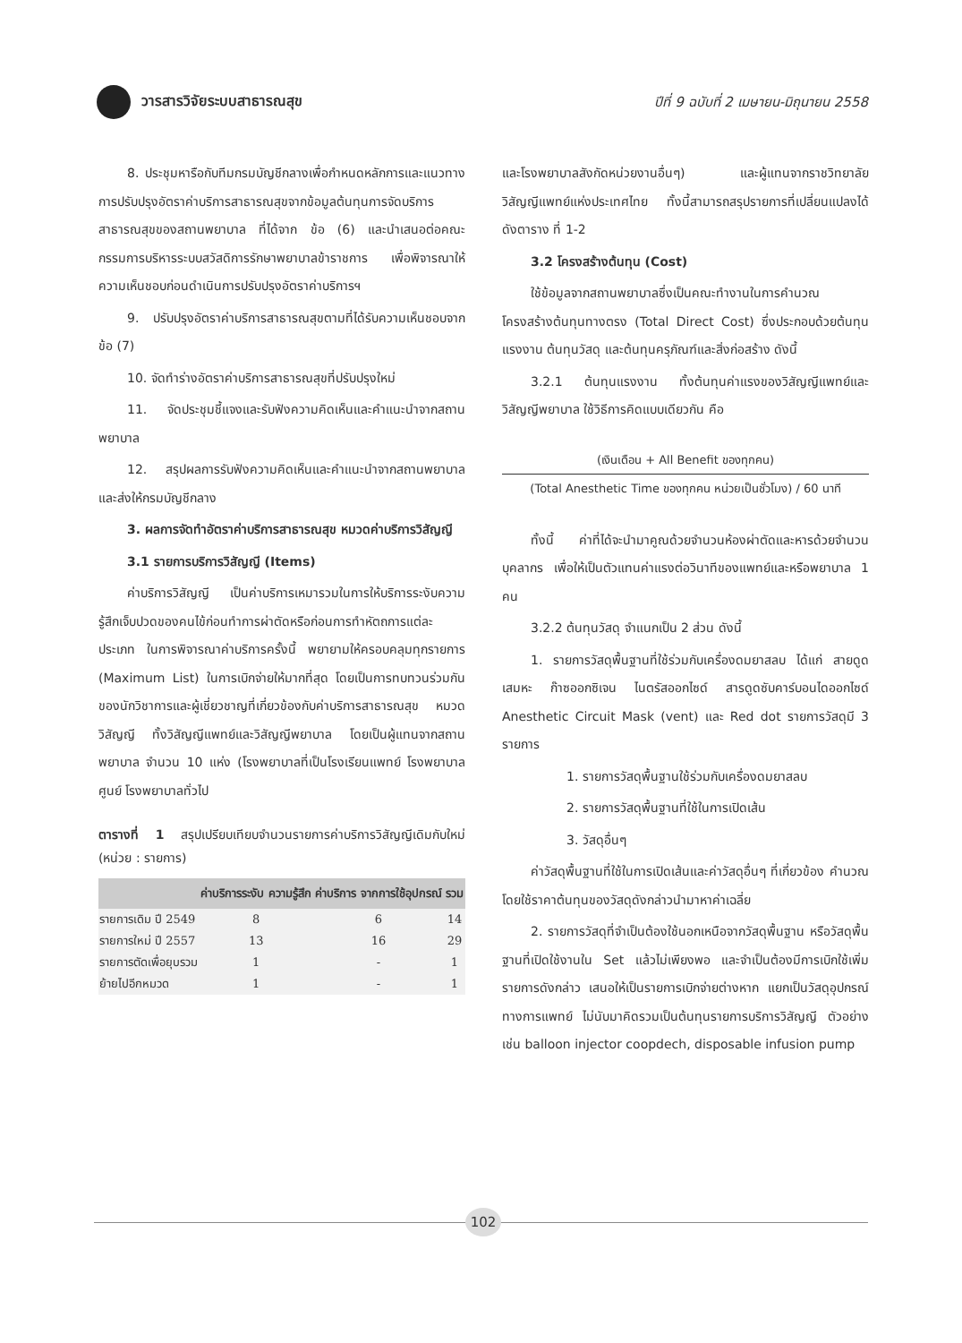วารสารวิจัยระบบสาธารณสุข
ปีที่ 9 ฉบับที่ 2 เมษายน-มิถุนายน 2558
8. ประชุมหารือกับทีมกรมบัญชีกลางเพื่อกำหนดหลักการและแนวทางการปรับปรุงอัตราค่าบริการสาธารณสุขจากข้อมูลต้นทุนการจัดบริการสาธารณสุขของสถานพยาบาล ที่ได้จาก ข้อ (6) และนำเสนอต่อคณะกรรมการบริหารระบบสวัสดิการรักษาพยาบาลข้าราชการ เพื่อพิจารณาให้ความเห็นชอบก่อนดำเนินการปรับปรุงอัตราค่าบริการฯ
9. ปรับปรุงอัตราค่าบริการสาธารณสุขตามที่ได้รับความเห็นชอบจากข้อ (7)
10. จัดทำร่างอัตราค่าบริการสาธารณสุขที่ปรับปรุงใหม่
11. จัดประชุมชี้แจงและรับฟังความคิดเห็นและคำแนะนำจากสถานพยาบาล
12. สรุปผลการรับฟังความคิดเห็นและคำแนะนำจากสถานพยาบาลและส่งให้กรมบัญชีกลาง
3. ผลการจัดทำอัตราค่าบริการสาธารณสุข หมวดค่าบริการวิสัญญี
3.1 รายการบริการวิสัญญี (Items)
ค่าบริการวิสัญญี เป็นค่าบริการเหมารวมในการให้บริการระงับความรู้สึกเจ็บปวดของคนไข้ก่อนทำการผ่าตัดหรือก่อนการทำหัตถการแต่ละประเภท ในการพิจารณาค่าบริการครั้งนี้ พยายามให้ครอบคลุมทุกรายการ (Maximum List) ในการเบิกจ่ายให้มากที่สุด โดยเป็นการทบทวนร่วมกันของนักวิชาการและผู้เชี่ยวชาญที่เกี่ยวข้องกับค่าบริการสาธารณสุข หมวดวิสัญญี ทั้งวิสัญญีแพทย์และวิสัญญีพยาบาล โดยเป็นผู้แทนจากสถานพยาบาล จำนวน 10 แห่ง (โรงพยาบาลที่เป็นโรงเรียนแพทย์ โรงพยาบาลศูนย์ โรงพยาบาลทั่วไป
ตารางที่ 1 สรุปเปรียบเทียบจำนวนรายการค่าบริการวิสัญญีเดิมกับใหม่ (หน่วย : รายการ)
| | ค่าบริการระงับ ความรู้สึก | ค่าบริการ จากการใช้อุปกรณ์ | รวม |
| --- | --- | --- | --- |
| รายการเดิม ปี 2549 | 8 | 6 | 14 |
| รายการใหม่ ปี 2557 | 13 | 16 | 29 |
| รายการตัดเพื่อยุบรวม | 1 | - | 1 |
| ย้ายไปอีกหมวด | 1 | - | 1 |
และโรงพยาบาลสังกัดหน่วยงานอื่นๆ) และผู้แทนจากราชวิทยาลัยวิสัญญีแพทย์แห่งประเทศไทย ทั้งนี้สามารถสรุปรายการที่เปลี่ยนแปลงได้ ดังตาราง ที่ 1-2
3.2 โครงสร้างต้นทุน (Cost)
ใช้ข้อมูลจากสถานพยาบาลซึ่งเป็นคณะทำงานในการคำนวณโครงสร้างต้นทุนทางตรง (Total Direct Cost) ซึ่งประกอบด้วยต้นทุนแรงงาน ต้นทุนวัสดุ และต้นทุนครุภัณฑ์และสิ่งก่อสร้าง ดังนี้
3.2.1 ต้นทุนแรงงาน ทั้งต้นทุนค่าแรงของวิสัญญีแพทย์และวิสัญญีพยาบาล ใช้วิธีการคิดแบบเดียวกัน คือ
(เงินเดือน + All Benefit ของทุกคน)
(Total Anesthetic Time ของทุกคน หน่วยเป็นชั่วโมง) / 60 นาที
ทั้งนี้ ค่าที่ได้จะนำมาคูณด้วยจำนวนห้องผ่าตัดและหารด้วยจำนวนบุคลากร เพื่อให้เป็นตัวแทนค่าแรงต่อวินาทีของแพทย์และหรือพยาบาล 1 คน
3.2.2 ต้นทุนวัสดุ จำแนกเป็น 2 ส่วน ดังนี้
1. รายการวัสดุพื้นฐานที่ใช้ร่วมกับเครื่องดมยาสลบ ได้แก่ สายดูดเสมหะ ก๊าซออกซิเจน ไนตรัสออกไซด์ สารดูดซับคาร์บอนไดออกไซด์ Anesthetic Circuit Mask (vent) และ Red dot รายการวัสดุมี 3 รายการ
1. รายการวัสดุพื้นฐานใช้ร่วมกับเครื่องดมยาสลบ
2. รายการวัสดุพื้นฐานที่ใช้ในการเปิดเส้น
3. วัสดุอื่นๆ
ค่าวัสดุพื้นฐานที่ใช้ในการเปิดเส้นและค่าวัสดุอื่นๆ ที่เกี่ยวข้อง คำนวณโดยใช้ราคาต้นทุนของวัสดุดังกล่าวนำมาหาค่าเฉลี่ย
2. รายการวัสดุที่จำเป็นต้องใช้นอกเหนือจากวัสดุพื้นฐาน หรือวัสดุพื้นฐานที่เปิดใช้งานใน Set แล้วไม่เพียงพอ และจำเป็นต้องมีการเบิกใช้เพิ่ม รายการดังกล่าว เสนอให้เป็นรายการเบิกจ่ายต่างหาก แยกเป็นวัสดุอุปกรณ์ทางการแพทย์ ไม่นับมาคิดรวมเป็นต้นทุนรายการบริการวิสัญญี ตัวอย่างเช่น balloon injector coopdech, disposable infusion pump
102